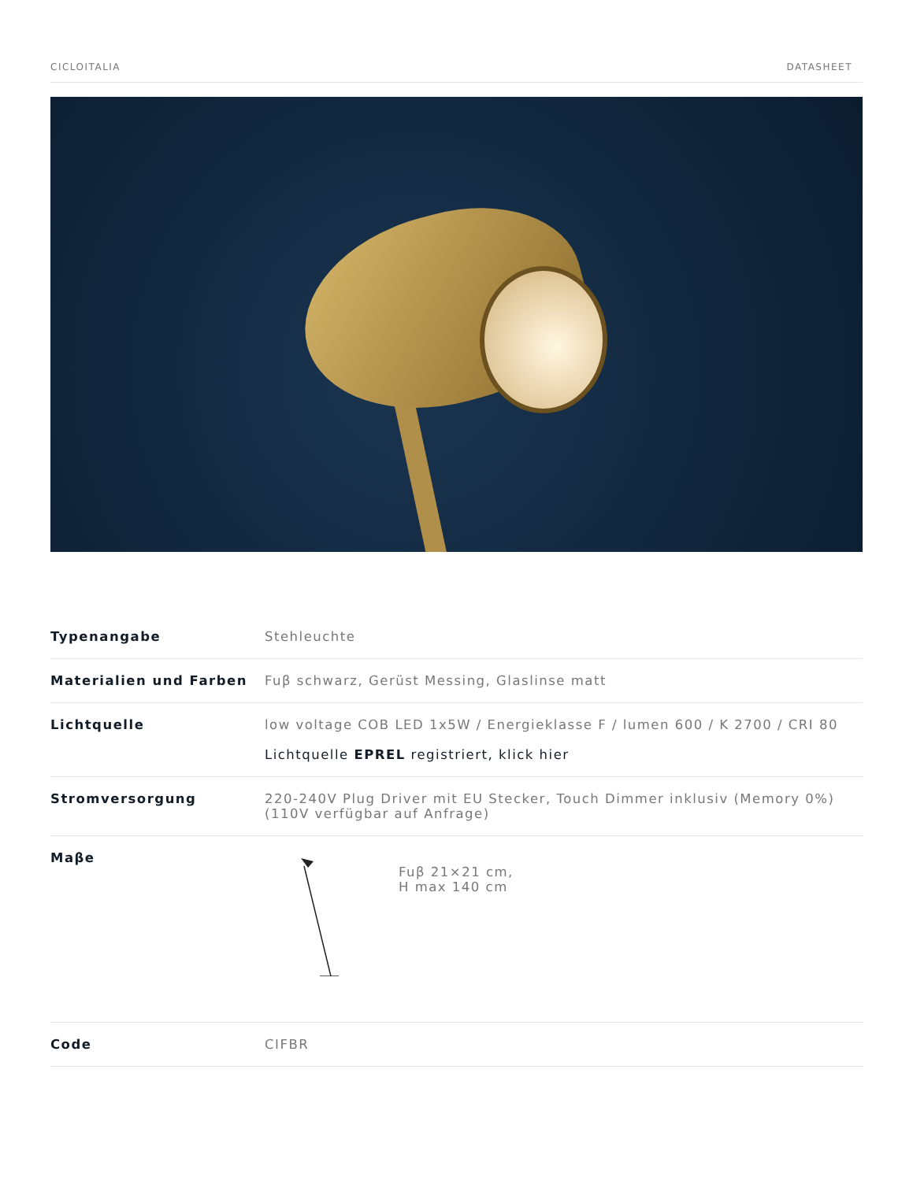CICLOITALIA DATASHEET
| Typenangabe | Stehleuchte |
| Materialien und Farben | Fuβ schwarz, Gerüst Messing, Glaslinse matt |
| Lichtquelle | low voltage COB LED 1x5W / Energieklasse F / lumen 600 / K 2700 / CRI 80 Lichtquelle EPREL registriert, klick hier |
| Stromversorgung | 220-240V Plug Driver mit EU Stecker, Touch Dimmer inklusiv (Memory 0%) (110V verfügbar auf Anfrage) |
| Maβe | Fuβ 21×21 cm, H max 140 cm |
| Code | CIFBR |